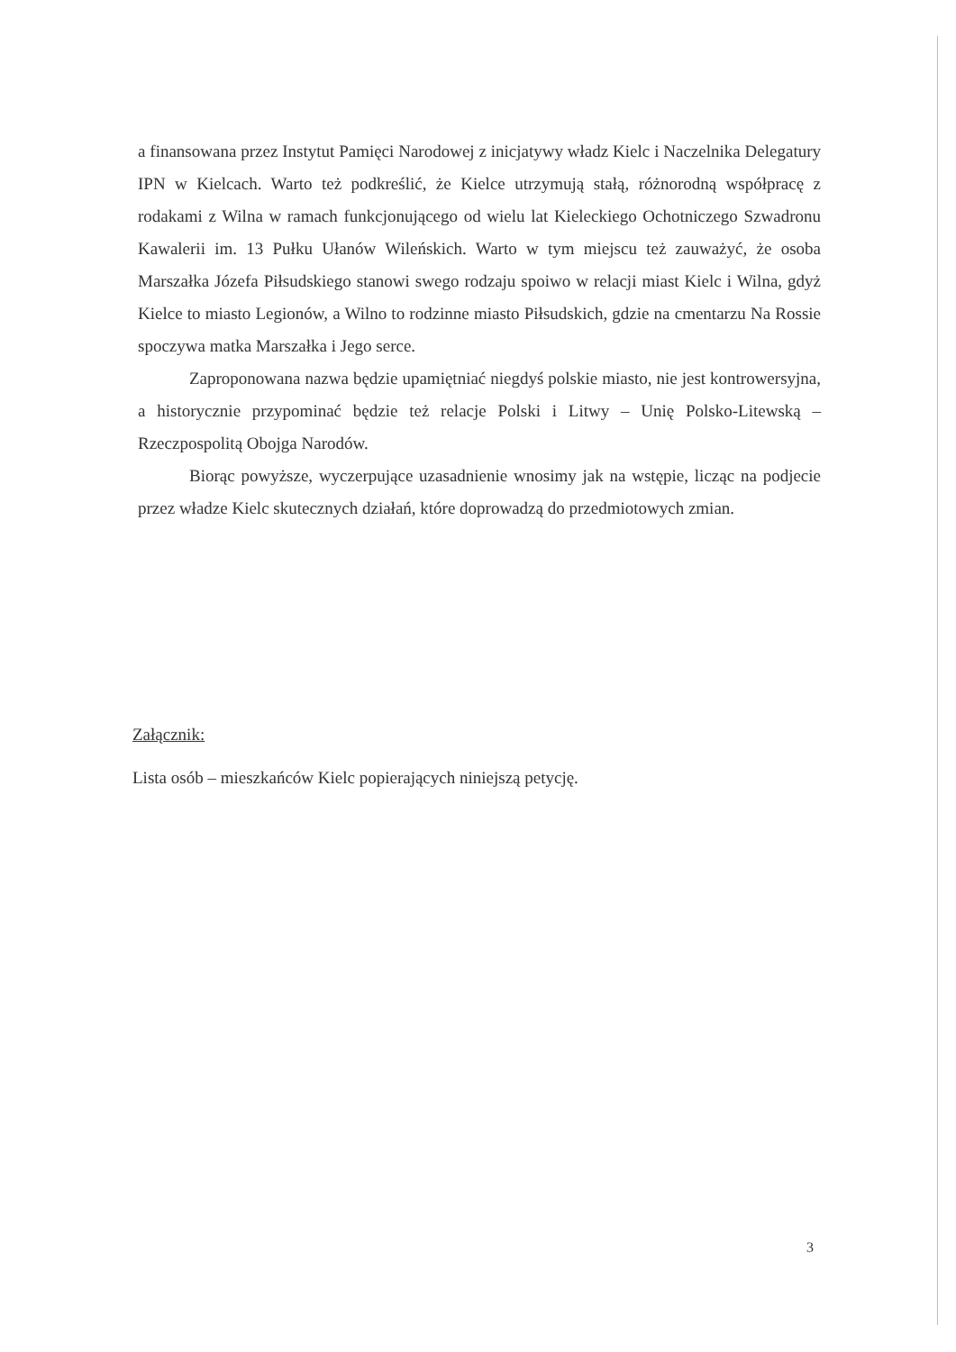a finansowana przez Instytut Pamięci Narodowej z inicjatywy władz Kielc i Naczelnika Delegatury IPN w Kielcach. Warto też podkreślić, że Kielce utrzymują stałą, różnorodną współpracę z rodakami z Wilna w ramach funkcjonującego od wielu lat Kieleckiego Ochotniczego Szwadronu Kawalerii im. 13 Pułku Ułanów Wileńskich. Warto w tym miejscu też zauważyć, że osoba Marszałka Józefa Piłsudskiego stanowi swego rodzaju spoiwo w relacji miast Kielc i Wilna, gdyż Kielce to miasto Legionów, a Wilno to rodzinne miasto Piłsudskich, gdzie na cmentarzu Na Rossie spoczywa matka Marszałka i Jego serce.
Zaproponowana nazwa będzie upamiętniać niegdyś polskie miasto, nie jest kontrowersyjna, a historycznie przypominać będzie też relacje Polski i Litwy – Unię Polsko-Litewską – Rzeczpospolitą Obojga Narodów.
Biorąc powyższe, wyczerpujące uzasadnienie wnosimy jak na wstępie, licząc na podjecie przez władze Kielc skutecznych działań, które doprowadzą do przedmiotowych zmian.
Załącznik:
Lista osób – mieszkańców Kielc popierających niniejszą petycję.
3